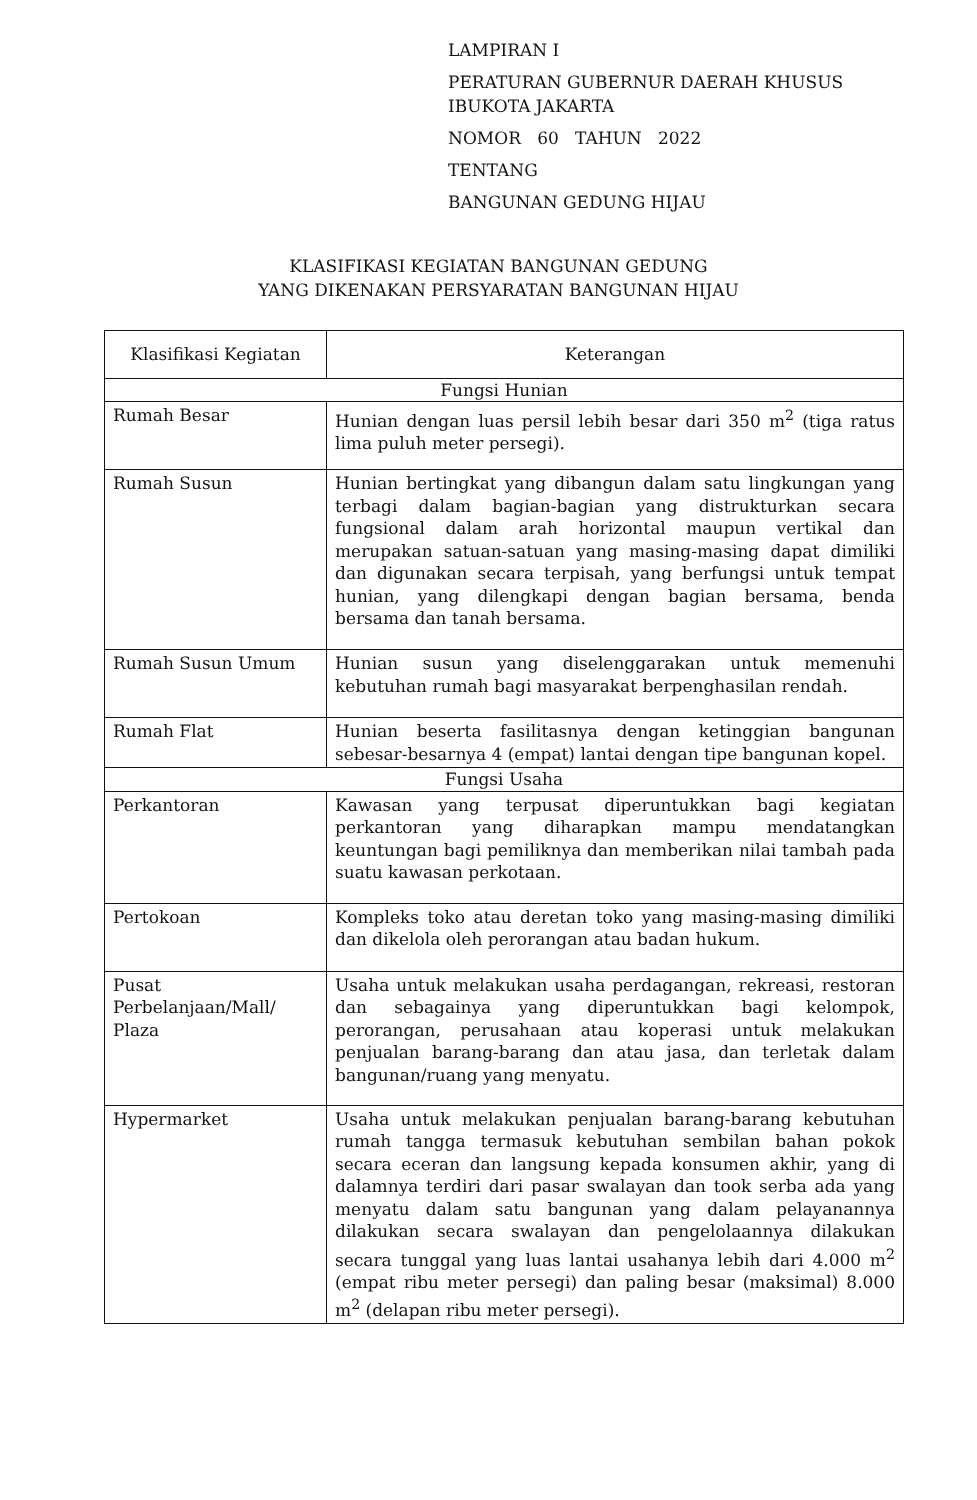LAMPIRAN I
PERATURAN GUBERNUR DAERAH KHUSUS
IBUKOTA JAKARTA
NOMOR 60 TAHUN 2022
TENTANG
BANGUNAN GEDUNG HIJAU
KLASIFIKASI KEGIATAN BANGUNAN GEDUNG
YANG DIKENAKAN PERSYARATAN BANGUNAN HIJAU
| Klasifikasi Kegiatan | Keterangan |
| --- | --- |
| Fungsi Hunian | |
| Rumah Besar | Hunian dengan luas persil lebih besar dari 350 m<sup>2</sup> (tiga ratus lima puluh meter persegi). |
| Rumah Susun | Hunian bertingkat yang dibangun dalam satu lingkungan yang terbagi dalam bagian-bagian yang distrukturkan secara fungsional dalam arah horizontal maupun vertikal dan merupakan satuan-satuan yang masing-masing dapat dimiliki dan digunakan secara terpisah, yang berfungsi untuk tempat hunian, yang dilengkapi dengan bagian bersama, benda bersama dan tanah bersama. |
| Rumah Susun Umum | Hunian susun yang diselenggarakan untuk memenuhi kebutuhan rumah bagi masyarakat berpenghasilan rendah. |
| Rumah Flat | Hunian beserta fasilitasnya dengan ketinggian bangunan sebesar-besarnya 4 (empat) lantai dengan tipe bangunan kopel. |
| Fungsi Usaha | |
| Perkantoran | Kawasan yang terpusat diperuntukkan bagi kegiatan perkantoran yang diharapkan mampu mendatangkan keuntungan bagi pemiliknya dan memberikan nilai tambah pada suatu kawasan perkotaan. |
| Pertokoan | Kompleks toko atau deretan toko yang masing-masing dimiliki dan dikelola oleh perorangan atau badan hukum. |
| Pusat Perbelanjaan/Mall/ Plaza | Usaha untuk melakukan usaha perdagangan, rekreasi, restoran dan sebagainya yang diperuntukkan bagi kelompok, perorangan, perusahaan atau koperasi untuk melakukan penjualan barang-barang dan atau jasa, dan terletak dalam bangunan/ruang yang menyatu. |
| Hypermarket | Usaha untuk melakukan penjualan barang-barang kebutuhan rumah tangga termasuk kebutuhan sembilan bahan pokok secara eceran dan langsung kepada konsumen akhir, yang di dalamnya terdiri dari pasar swalayan dan took serba ada yang menyatu dalam satu bangunan yang dalam pelayanannya dilakukan secara swalayan dan pengelolaannya dilakukan secara tunggal yang luas lantai usahanya lebih dari 4.000 m<sup>2</sup> (empat ribu meter persegi) dan paling besar (maksimal) 8.000 m<sup>2</sup> (delapan ribu meter persegi). |